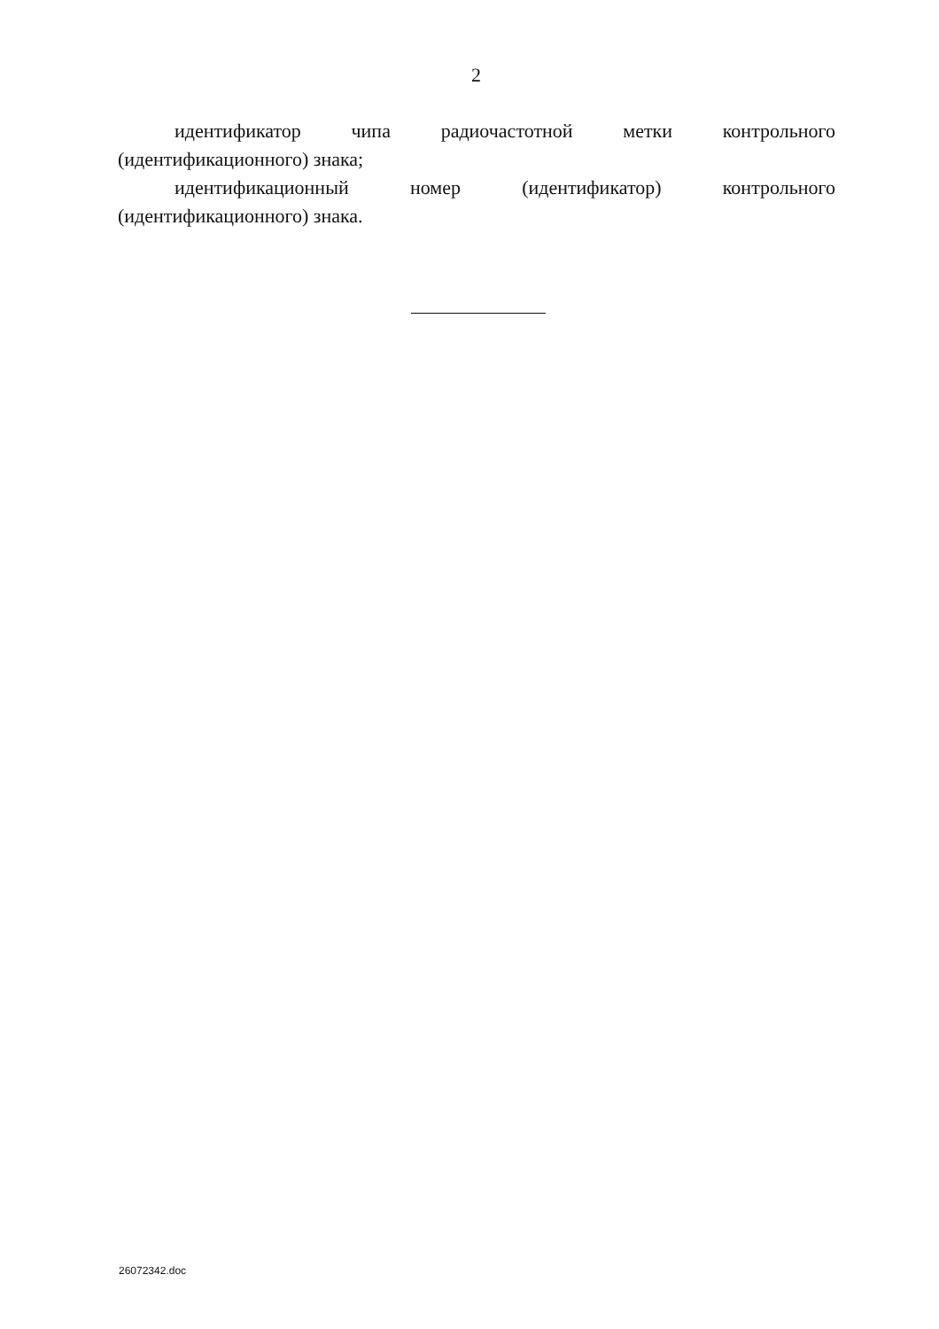2
идентификатор чипа радиочастотной метки контрольного (идентификационного) знака;
идентификационный номер (идентификатор) контрольного (идентификационного) знака.
26072342.doc